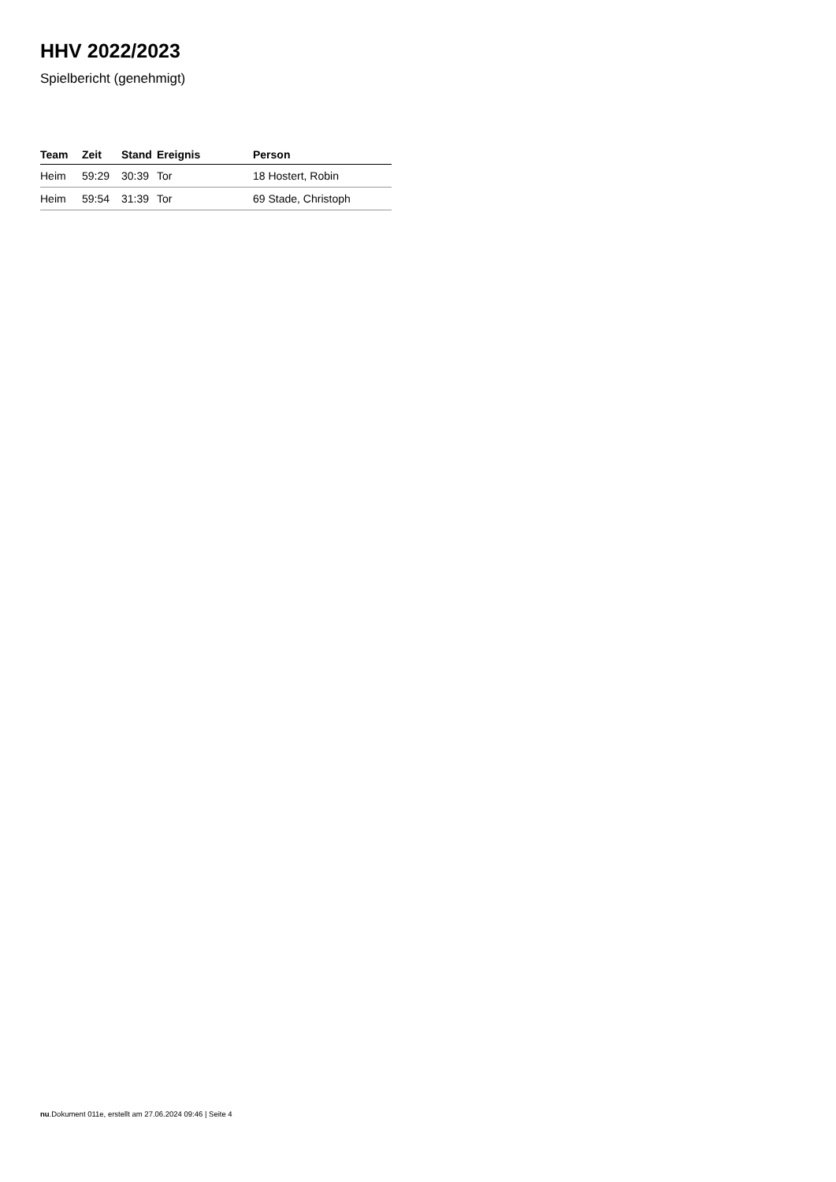HHV 2022/2023
Spielbericht (genehmigt)
| Team | Zeit | Stand | Ereignis | Person |
| --- | --- | --- | --- | --- |
| Heim | 59:29 | 30:39 | Tor | 18 Hostert, Robin |
| Heim | 59:54 | 31:39 | Tor | 69 Stade, Christoph |
nu.Dokument 011e, erstellt am 27.06.2024 09:46 | Seite 4